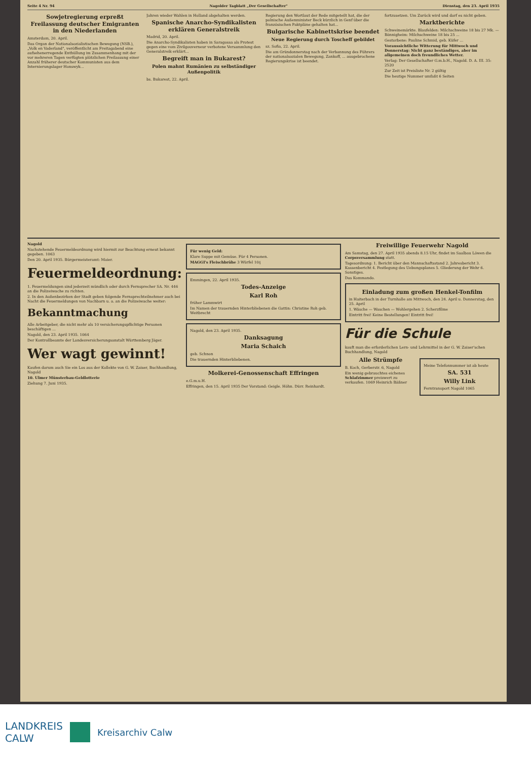Seite 4 Nr. 94 Nagolder Tagblatt „Der Gesellschafter" Dienstag, den 23. April 1935
Sowjetregierung erpreßt Freilassung deutscher Emigranten in den Niederlanden
Amsterdam, 20. April.
Das Organ der Nationalsozialistischen Bewegung (NSB.), „Volk en Vaderland", veröffentlicht am Freitagabend eine aufsehenerregende Enthüllung im Zusammenhang mit der vor mehreren Tagen verfügten plötzlichen Freilassung einer Anzahl früherer deutscher Kommunisten aus dem Internierungslager Honswyk...
Jahren wieder Wahlen in Holland abgehalten werden.
Spanische Anarcho-Syndikalisten erklären Generalstreik
Madrid, 20. April.
Die Anarcho-Syndikalisten haben in Saragossa als Protest gegen eine vom Zivilgouverneur verbotene Versammlung den Generalstreik erklärt...
Begreift man in Bukarest?
Polen mahnt Rumänien zu selbständiger Außenpolitik
bs. Bukarest, 22. April.
Regierung den Wortlaut der Rede mitgeteilt hat, die der polnische Außenminister Beck kürzlich in Genf über die französischen Paktpläne gehalten hat...
Bulgarische Kabinettskrise beendet
Neue Regierung durch Toscheff gebildet
sz. Sofia, 22. April.
Die am Gründonnerstag nach der Verbannung des Führers der nationalsozialen Bewegung, Zankoff, ... ausgebrochene Regierungskrise ist beendet.
fortzusetzen. Um Zurück wird und darf es nicht geben.
Marktberichte
Schweinemärkte. Blaufelden: Milchschweine 18 bis 27 Mk. — Bönnigheim: Milchschweine 18 bis 25 ...
Gestorbene: Pauline Schmid, geb. Küfer ...
Voraussichtliche Witterung für Mittwoch und Donnerstag: Nicht ganz beständiges, aber im allgemeinen doch freundliches Wetter.
Verlag: Der Gesellschafter G.m.b.H., Nagold. D. A. III. 35: 2520
Zur Zeit ist Preisliste Nr. 2 gültig
Die heutige Nummer umfaßt 6 Seiten
Nagold
Nachstehende Feuermeldeordnung wird hiermit zur Beachtung erneut bekannt gegeben. 1063
Den 20. April 1935. Bürgermeisteramt: Maier.
Feuermeldeordnung:
1. Feuermeldungen sind jederzeit mündlich oder durch Fernsprecher SA. Nr. 446 an die Polizeiwache zu richten.
2. In den Außenbezirken der Stadt geben folgende Fernsprechteilnehmer auch bei Nacht die Feuermeldungen von Nachbarn u. a. an die Polizeiwache weiter:
Bekanntmachung
Alle Arbeitgeber, die nicht mehr als 10 versicherungspflichtige Personen beschäftigen ...
Nagold, den 23. April 1935. 1064
Der Kontrollbeamte der Landesversicherungsanstalt Württemberg Jäger.
Wer wagt gewinnt!
Kaufen darum auch Sie ein Los aus der Kollekte von G. W. Zaiser, Buchhandlung, Nagold
10. Ulmer Münsterbau-Geldlotterie
Ziehung 7. Juni 1935.
Für wenig Geld:
Klare Suppe mit Gemüse. Für 4 Personen.
MAGGI's Fleischbrühe 3 Würfel 10₰
Emmingen, 22. April 1935.
Todes-Anzeige
Karl Roh
früher Lammwirt
Im Namen der trauernden Hinterbliebenen die Gattin: Christine Roh geb. Weitbrecht
Nagold, den 23. April 1935.
Danksagung
Maria Schaich
geb. Schnon
Die trauernden Hinterbliebenen.
Molkerei-Genossenschaft Effringen
e.G.m.u.H.
Effringen, den 15. April 1935 Der Vorstand: Geigle. Höhn. Dürr. Reinhardt.
Freiwillige Feuerwehr Nagold
Am Samstag, den 27. April 1935 abends 8.15 Uhr, findet im Saalbau Löwen die Corpsversammlung statt.
Tagesordnung: 1. Bericht über den Mannschaftsstand 2. Jahresbericht 3. Kassenbericht 4. Festlegung des Uebungsplanes 5. Gliederung der Wehr 6. Sonstiges.
Das Kommando.
Einladung zum großen Henkel-Tonfilm
in Haiterbach in der Turnhalle am Mittwoch, den 24. April u. Donnerstag, den 25. April
1. Wäsche — Waschen — Wohlergehen 2. Scherzfilme
Eintritt frei! Keine Bestellungen! Eintritt frei!
Für die Schule
kauft man die erforderlichen Lern- und Lehrmittel in der G. W. Zaiser'schen Buchhandlung, Nagold
Alle Strümpfe
B. Koch, Gerberstr. 6, Nagold
Ein wenig gebrauchtes eichenes Schlafzimmer preiswert zu verkaufen. 1069 Heinrich Bäßner
Meine Telefonnummer ist ab heute
SA. 531
Willy Link
Ferntransport Nagold 1065
LANDKREIS
CALW
Kreisarchiv Calw